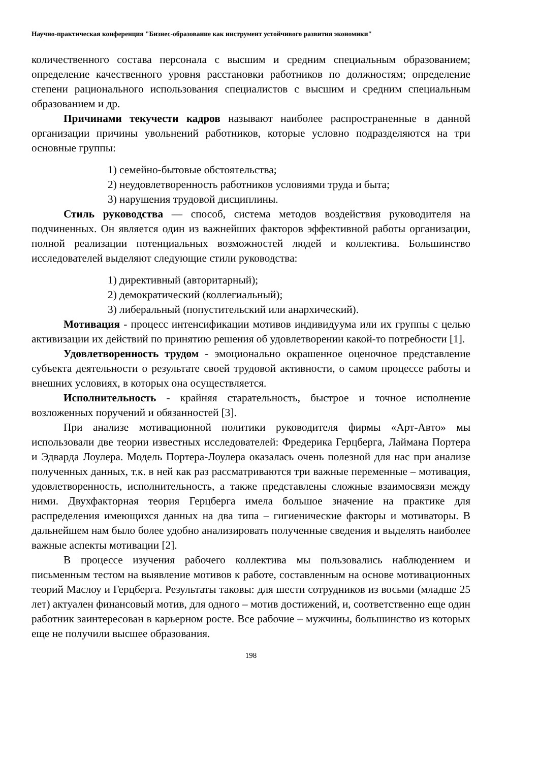Научно-практическая конференция "Бизнес-образование как инструмент устойчивого развития экономики"
количественного состава персонала с высшим и средним специальным образованием; определение качественного уровня расстановки работников по должностям; определение степени рационального использования специалистов с высшим и средним специальным образованием и др.
Причинами текучести кадров называют наиболее распространенные в данной организации причины увольнений работников, которые условно подразделяются на три основные группы:
1) семейно-бытовые обстоятельства;
2) неудовлетворенность работников условиями труда и быта;
3) нарушения трудовой дисциплины.
Стиль руководства — способ, система методов воздействия руководителя на подчиненных. Он является один из важнейших факторов эффективной работы организации, полной реализации потенциальных возможностей людей и коллектива. Большинство исследователей выделяют следующие стили руководства:
1) директивный (авторитарный);
2) демократический (коллегиальный);
3) либеральный (попустительский или анархический).
Мотивация - процесс интенсификации мотивов индивидуума или их группы с целью активизации их действий по принятию решения об удовлетворении какой-то потребности [1].
Удовлетворенность трудом - эмоционально окрашенное оценочное представление субъекта деятельности о результате своей трудовой активности, о самом процессе работы и внешних условиях, в которых она осуществляется.
Исполнительность - крайняя старательность, быстрое и точное исполнение возложенных поручений и обязанностей [3].
При анализе мотивационной политики руководителя фирмы «Арт-Авто» мы использовали две теории известных исследователей: Фредерика Герцберга, Лаймана Портера и Эдварда Лоулера. Модель Портера-Лоулера оказалась очень полезной для нас при анализе полученных данных, т.к. в ней как раз рассматриваются три важные переменные – мотивация, удовлетворенность, исполнительность, а также представлены сложные взаимосвязи между ними. Двухфакторная теория Герцберга имела большое значение на практике для распределения имеющихся данных на два типа – гигиенические факторы и мотиваторы. В дальнейшем нам было более удобно анализировать полученные сведения и выделять наиболее важные аспекты мотивации [2].
В процессе изучения рабочего коллектива мы пользовались наблюдением и письменным тестом на выявление мотивов к работе, составленным на основе мотивационных теорий Маслоу и Герцберга. Результаты таковы: для шести сотрудников из восьми (младше 25 лет) актуален финансовый мотив, для одного – мотив достижений, и, соответственно еще один работник заинтересован в карьерном росте. Все рабочие – мужчины, большинство из которых еще не получили высшее образования.
198